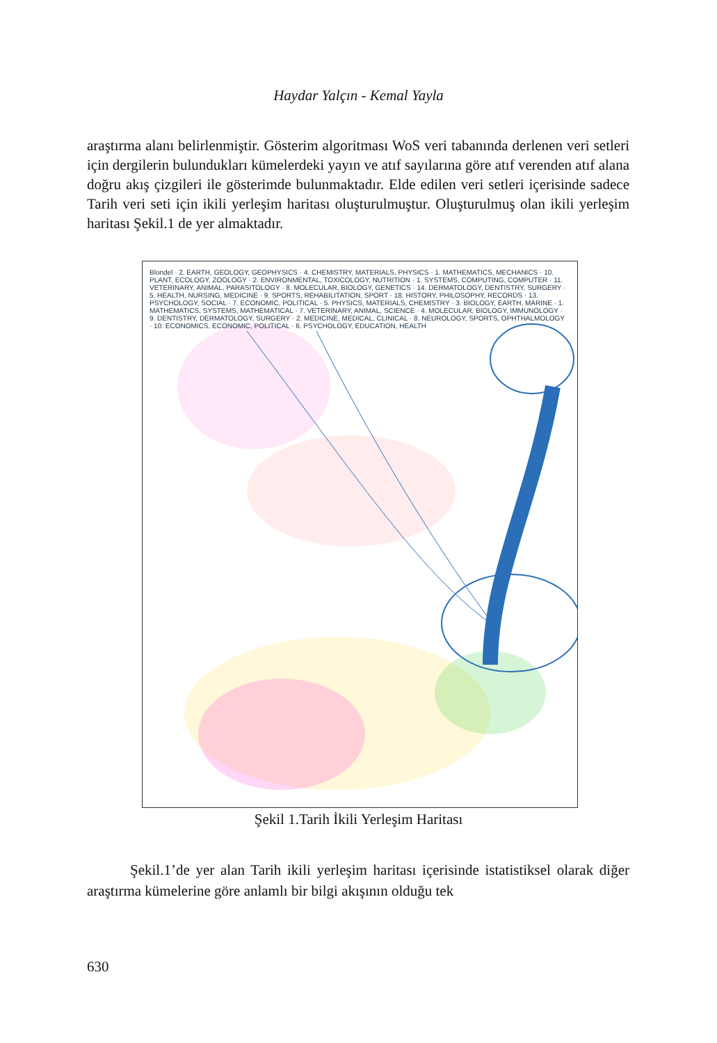Haydar Yalçın - Kemal Yayla
araştırma alanı belirlenmiştir. Gösterim algoritması WoS veri tabanında derlenen veri setleri için dergilerin bulundukları kümelerdeki yayın ve atıf sayılarına göre atıf verenden atıf alana doğru akış çizgileri ile gösterimde bulunmaktadır. Elde edilen veri setleri içerisinde sadece Tarih veri seti için ikili yerleşim haritası oluşturulmuştur. Oluşturulmuş olan ikili yerleşim haritası Şekil.1 de yer almaktadır.
Blondel · 2. EARTH, GEOLOGY, GEOPHYSICS · 4. CHEMISTRY, MATERIALS, PHYSICS · 1. MATHEMATICS, MECHANICS · 10. PLANT, ECOLOGY, ZOOLOGY · 2. ENVIRONMENTAL, TOXICOLOGY, NUTRITION · 1. SYSTEMS, COMPUTING, COMPUTER · 11. VETERINARY, ANIMAL, PARASITOLOGY · 8. MOLECULAR, BIOLOGY, GENETICS · 14. DERMATOLOGY, DENTISTRY, SURGERY · 5. HEALTH, NURSING, MEDICINE · 9. SPORTS, REHABILITATION, SPORT · 18. HISTORY, PHILOSOPHY, RECORDS · 13. PSYCHOLOGY, SOCIAL · 7. ECONOMIC, POLITICAL · 5. PHYSICS, MATERIALS, CHEMISTRY · 3. BIOLOGY, EARTH, MARINE · 1. MATHEMATICS, SYSTEMS, MATHEMATICAL · 7. VETERINARY, ANIMAL, SCIENCE · 4. MOLECULAR, BIOLOGY, IMMUNOLOGY · 9. DENTISTRY, DERMATOLOGY, SURGERY · 2. MEDICINE, MEDICAL, CLINICAL · 8. NEUROLOGY, SPORTS, OPHTHALMOLOGY · 10. ECONOMICS, ECONOMIC, POLITICAL · 6. PSYCHOLOGY, EDUCATION, HEALTH
Şekil 1.Tarih İkili Yerleşim Haritası
Şekil.1’de yer alan Tarih ikili yerleşim haritası içerisinde istatistiksel olarak diğer araştırma kümelerine göre anlamlı bir bilgi akışının olduğu tek
630